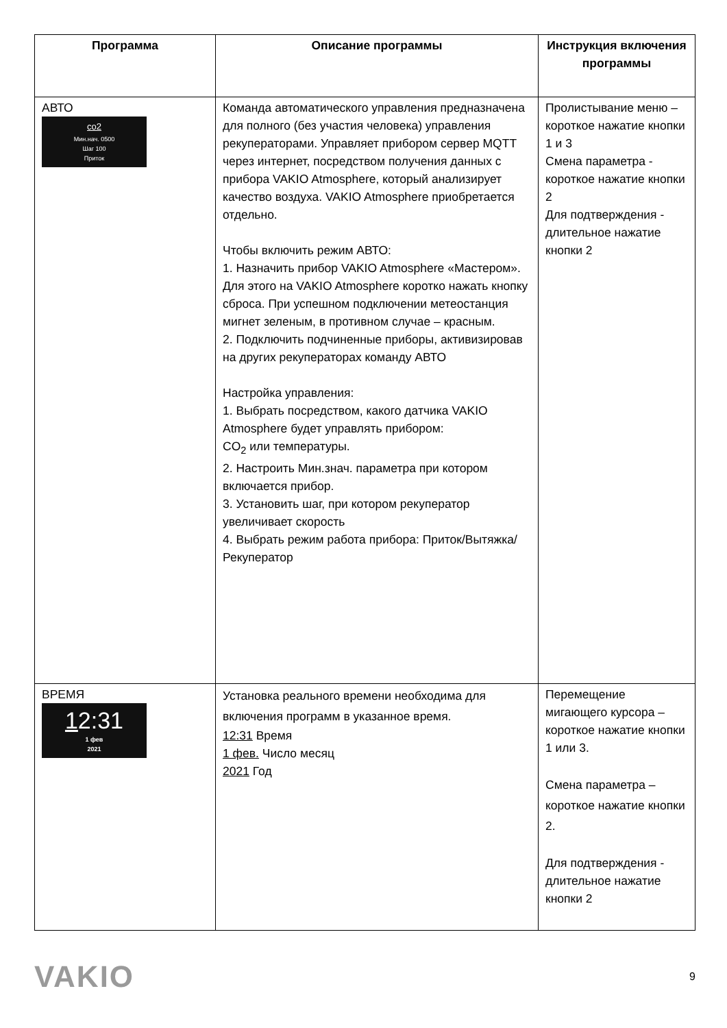| Программа | Описание программы | Инструкция включения программы |
| --- | --- | --- |
| АВТО co2 Мин.нач. 0500 Шаг 100 Приток | Команда автоматического управления предназначена для полного (без участия человека) управления рекуператорами. Управляет прибором сервер MQTT через интернет, посредством получения данных с прибора VAKIO Atmosphere, который анализирует качество воздуха. VAKIO Atmosphere приобретается отдельно. Чтобы включить режим АВТО: 1. Назначить прибор VAKIO Atmosphere «Мастером». Для этого на VAKIO Atmosphere коротко нажать кнопку сброса. При успешном подключении метеостанция мигнет зеленым, в противном случае – красным. 2. Подключить подчиненные приборы, активизировав на других рекуператорах команду АВТО Настройка управления: 1. Выбрать посредством, какого датчика VAKIO Atmosphere будет управлять прибором: CO<sub>2</sub> или температуры. 2. Настроить Мин.знач. параметра при котором включается прибор. 3. Установить шаг, при котором рекуператор увеличивает скорость 4. Выбрать режим работа прибора: Приток/Вытяжка/Рекуператор | Пролистывание меню – короткое нажатие кнопки 1 и 3 Смена параметра - короткое нажатие кнопки 2 Для подтверждения - длительное нажатие кнопки 2 |
| ВРЕМЯ 1 2:31 1 фев 2021 | Установка реального времени необходима для включения программ в указанное время. 12:31 Время 1 фев. Число месяц 2021 Год | Перемещение мигающего курсора – короткое нажатие кнопки 1 или 3. Смена параметра – короткое нажатие кнопки 2. Для подтверждения - длительное нажатие кнопки 2 |
VAKIO
9